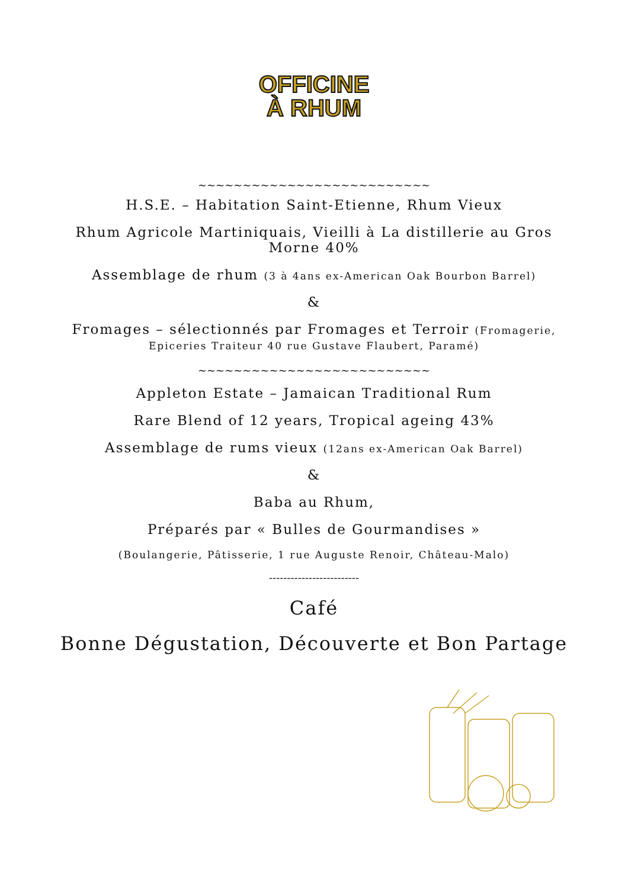OFFICINE
À RHUM
~~~~~~~~~~~~~~~~~~~~~~~~~~
H.S.E. – Habitation Saint-Etienne, Rhum Vieux
Rhum Agricole Martiniquais, Vieilli à La distillerie au Gros Morne 40%
Assemblage de rhum (3 à 4ans ex-American Oak Bourbon Barrel)
&
Fromages – sélectionnés par Fromages et Terroir (Fromagerie, Epiceries Traiteur 40 rue Gustave Flaubert, Paramé)
~~~~~~~~~~~~~~~~~~~~~~~~~~
Appleton Estate – Jamaican Traditional Rum
Rare Blend of 12 years, Tropical ageing 43%
Assemblage de rums vieux (12ans ex-American Oak Barrel)
&
Baba au Rhum,
Préparés par « Bulles de Gourmandises »
(Boulangerie, Pâtisserie, 1 rue Auguste Renoir, Château-Malo)
-------------------------
Café
Bonne Dégustation, Découverte et Bon Partage